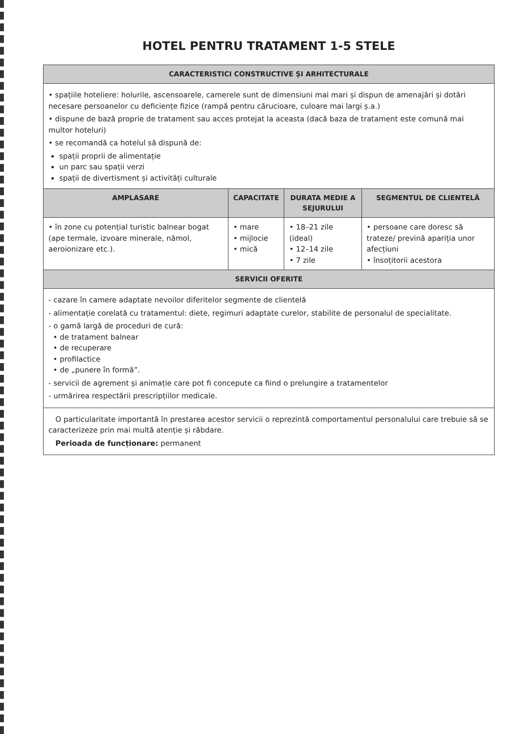HOTEL PENTRU TRATAMENT 1-5 STELE
| CARACTERISTICI CONSTRUCTIVE ȘI ARHITECTURALE | | | |
| --- | --- | --- | --- |
| • spațiile hoteliere: holurile, ascensoarele, camerele sunt de dimensiuni mai mari și dispun de amenajări și dotări necesare persoanelor cu deficiențe fizice (rampă pentru cărucioare, culoare mai largi ș.a.) • dispune de bază proprie de tratament sau acces protejat la aceasta (dacă baza de tratament este comună mai multor hoteluri) • se recomandă ca hotelul să dispună de: spații proprii de alimentație un parc sau spații verzi spații de divertisment și activități culturale | | | |
| AMPLASARE | CAPACITATE | DURATA MEDIE A SEJURULUI | SEGMENTUL DE CLIENTELĂ |
| • în zone cu potențial turistic balnear bogat (ape termale, izvoare minerale, nămol, aeroionizare etc.). | • mare • mijlocie • mică | • 18–21 zile (ideal) • 12–14 zile • 7 zile | • persoane care doresc să trateze/ prevină apariția unor afecțiuni • însoțitorii acestora |
| SERVICII OFERITE | | | |
| - cazare în camere adaptate nevoilor diferitelor segmente de clientelă - alimentație corelată cu tratamentul: diete, regimuri adaptate curelor, stabilite de personalul de specialitate. - o gamă largă de proceduri de cură: • de tratament balnear • de recuperare • profilactice • de „punere în formă”. - servicii de agrement și animație care pot fi concepute ca fiind o prelungire a tratamentelor - urmărirea respectării prescripțiilor medicale. | | | |
| O particularitate importantă în prestarea acestor servicii o reprezintă comportamentul personalului care trebuie să se caracterizeze prin mai multă atenție și răbdare. Perioada de funcționare: permanent | | | |